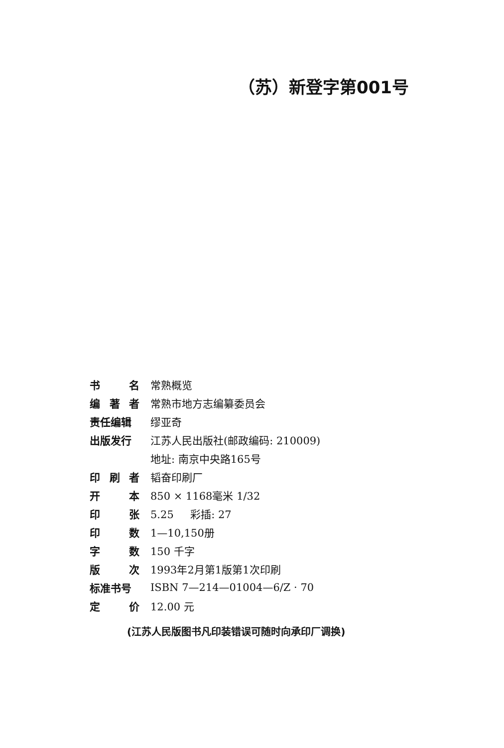（苏）新登字第001号
书 名 常熟概览
编 著 者 常熟市地方志编纂委员会
责任编辑 缪亚奇
出版发行 江苏人民出版社(邮政编码: 210009)
地址: 南京中央路165号
印 刷 者 韬奋印刷厂
开 本 850 × 1168毫米 1/32
印 张 5.25 彩插: 27
印 数 1—10,150册
字 数 150 千字
版 次 1993年2月第1版第1次印刷
标准书号 ISBN 7—214—01004—6/Z · 70
定 价 12.00 元
(江苏人民版图书凡印装错误可随时向承印厂调换)